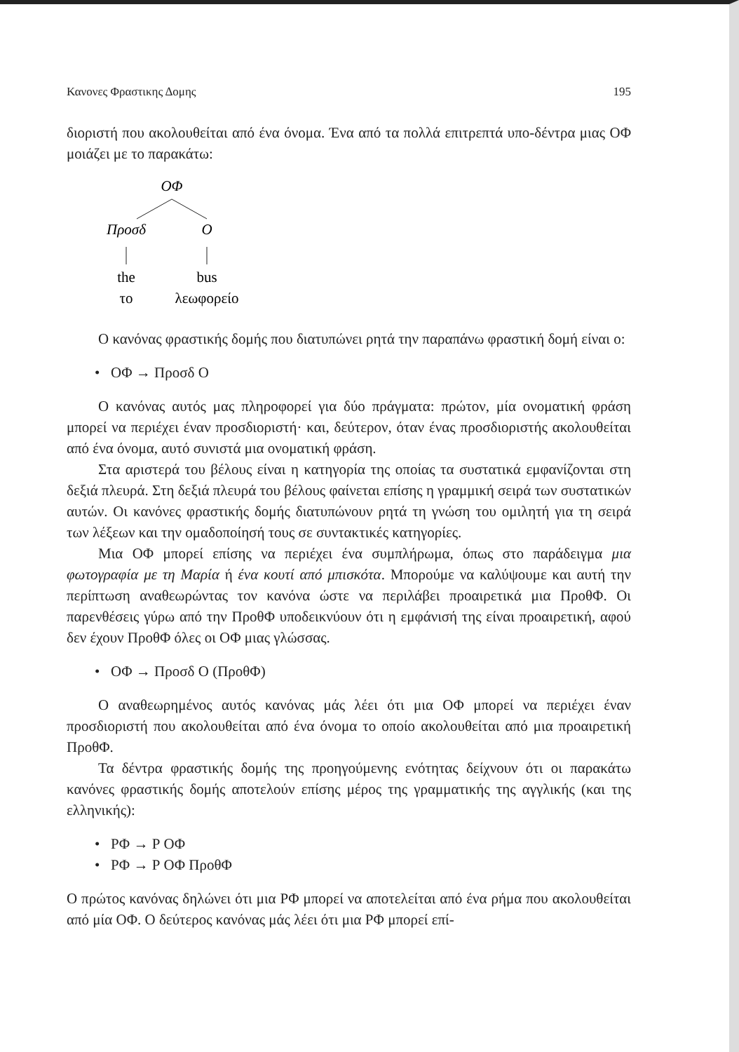Κανονες Φραστικης Δομης 195
διοριστή που ακολουθείται από ένα όνομα. Ένα από τα πολλά επιτρεπτά υπο-δέντρα μιας ΟΦ μοιάζει με το παρακάτω:
ΟΦ
Προσδ
Ο
the
bus
το
λεωφορείο
Ο κανόνας φραστικής δομής που διατυπώνει ρητά την παραπάνω φραστική δομή είναι ο:
• ΟΦ → Προσδ Ο
Ο κανόνας αυτός μας πληροφορεί για δύο πράγματα: πρώτον, μία ονοματική φράση μπορεί να περιέχει έναν προσδιοριστή· και, δεύτερον, όταν ένας προσδιοριστής ακολουθείται από ένα όνομα, αυτό συνιστά μια ονοματική φράση.
Στα αριστερά του βέλους είναι η κατηγορία της οποίας τα συστατικά εμφανίζονται στη δεξιά πλευρά. Στη δεξιά πλευρά του βέλους φαίνεται επίσης η γραμμική σειρά των συστατικών αυτών. Οι κανόνες φραστικής δομής διατυπώνουν ρητά τη γνώση του ομιλητή για τη σειρά των λέξεων και την ομαδοποίησή τους σε συντακτικές κατηγορίες.
Μια ΟΦ μπορεί επίσης να περιέχει ένα συμπλήρωμα, όπως στο παράδειγμα μια φωτογραφία με τη Μαρία ή ένα κουτί από μπισκότα. Μπορούμε να καλύψουμε και αυτή την περίπτωση αναθεωρώντας τον κανόνα ώστε να περιλάβει προαιρετικά μια ΠροθΦ. Οι παρενθέσεις γύρω από την ΠροθΦ υποδεικνύουν ότι η εμφάνισή της είναι προαιρετική, αφού δεν έχουν ΠροθΦ όλες οι ΟΦ μιας γλώσσας.
• ΟΦ → Προσδ Ο (ΠροθΦ)
Ο αναθεωρημένος αυτός κανόνας μάς λέει ότι μια ΟΦ μπορεί να περιέχει έναν προσδιοριστή που ακολουθείται από ένα όνομα το οποίο ακολουθείται από μια προαιρετική ΠροθΦ.
Τα δέντρα φραστικής δομής της προηγούμενης ενότητας δείχνουν ότι οι παρακάτω κανόνες φραστικής δομής αποτελούν επίσης μέρος της γραμματικής της αγγλικής (και της ελληνικής):
• ΡΦ → Ρ ΟΦ
• ΡΦ → Ρ ΟΦ ΠροθΦ
Ο πρώτος κανόνας δηλώνει ότι μια ΡΦ μπορεί να αποτελείται από ένα ρήμα που ακολουθείται από μία ΟΦ. Ο δεύτερος κανόνας μάς λέει ότι μια ΡΦ μπορεί επί-